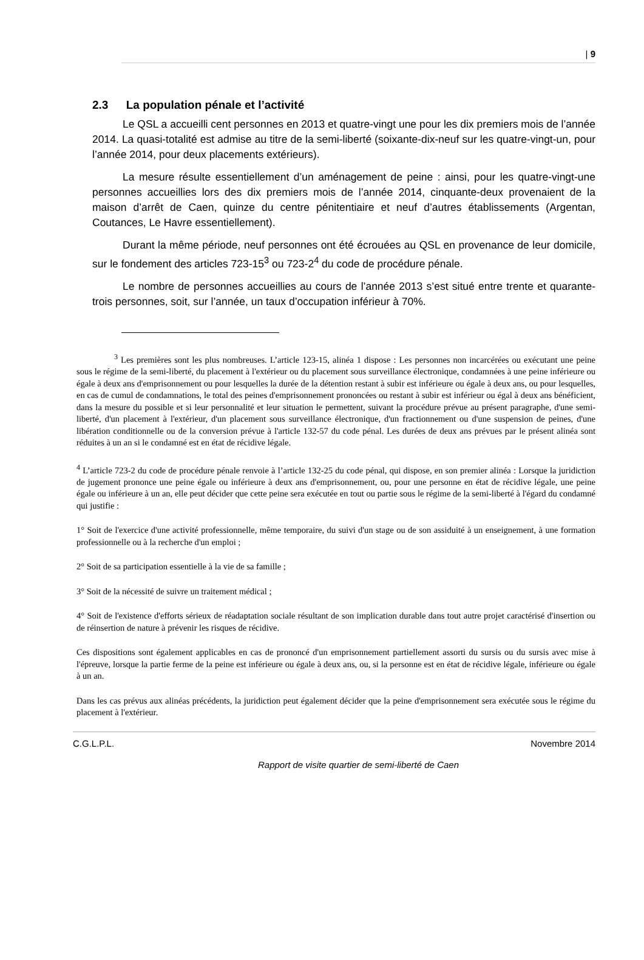| 9
2.3 La population pénale et l’activité
Le QSL a accueilli cent personnes en 2013 et quatre-vingt une pour les dix premiers mois de l’année 2014. La quasi-totalité est admise au titre de la semi-liberté (soixante-dix-neuf sur les quatre-vingt-un, pour l’année 2014, pour deux placements extérieurs).
La mesure résulte essentiellement d’un aménagement de peine : ainsi, pour les quatre-vingt-une personnes accueillies lors des dix premiers mois de l’année 2014, cinquante-deux provenaient de la maison d’arrêt de Caen, quinze du centre pénitentiaire et neuf d’autres établissements (Argentan, Coutances, Le Havre essentiellement).
Durant la même période, neuf personnes ont été écrouées au QSL en provenance de leur domicile, sur le fondement des articles 723-15<sup>3</sup> ou 723-2<sup>4</sup> du code de procédure pénale.
Le nombre de personnes accueillies au cours de l’année 2013 s’est situé entre trente et quarante-trois personnes, soit, sur l’année, un taux d’occupation inférieur à 70%.
<sup>3</sup> Les premières sont les plus nombreuses. L’article 123-15, alinéa 1 dispose : Les personnes non incarcérées ou exécutant une peine sous le régime de la semi-liberté, du placement à l'extérieur ou du placement sous surveillance électronique, condamnées à une peine inférieure ou égale à deux ans d'emprisonnement ou pour lesquelles la durée de la détention restant à subir est inférieure ou égale à deux ans, ou pour lesquelles, en cas de cumul de condamnations, le total des peines d'emprisonnement prononcées ou restant à subir est inférieur ou égal à deux ans bénéficient, dans la mesure du possible et si leur personnalité et leur situation le permettent, suivant la procédure prévue au présent paragraphe, d'une semi-liberté, d'un placement à l'extérieur, d'un placement sous surveillance électronique, d'un fractionnement ou d'une suspension de peines, d'une libération conditionnelle ou de la conversion prévue à l'article 132-57 du code pénal. Les durées de deux ans prévues par le présent alinéa sont réduites à un an si le condamné est en état de récidive légale.
<sup>4</sup> L’article 723-2 du code de procédure pénale renvoie à l’article 132-25 du code pénal, qui dispose, en son premier alinéa : Lorsque la juridiction de jugement prononce une peine égale ou inférieure à deux ans d'emprisonnement, ou, pour une personne en état de récidive légale, une peine égale ou inférieure à un an, elle peut décider que cette peine sera exécutée en tout ou partie sous le régime de la semi-liberté à l'égard du condamné qui justifie :
1° Soit de l'exercice d'une activité professionnelle, même temporaire, du suivi d'un stage ou de son assiduité à un enseignement, à une formation professionnelle ou à la recherche d'un emploi ;
2° Soit de sa participation essentielle à la vie de sa famille ;
3° Soit de la nécessité de suivre un traitement médical ;
4° Soit de l'existence d'efforts sérieux de réadaptation sociale résultant de son implication durable dans tout autre projet caractérisé d'insertion ou de réinsertion de nature à prévenir les risques de récidive.
Ces dispositions sont également applicables en cas de prononcé d'un emprisonnement partiellement assorti du sursis ou du sursis avec mise à l'épreuve, lorsque la partie ferme de la peine est inférieure ou égale à deux ans, ou, si la personne est en état de récidive légale, inférieure ou égale à un an.
Dans les cas prévus aux alinéas précédents, la juridiction peut également décider que la peine d'emprisonnement sera exécutée sous le régime du placement à l'extérieur.
C.G.L.P.L. Novembre 2014
Rapport de visite quartier de semi-liberté de Caen